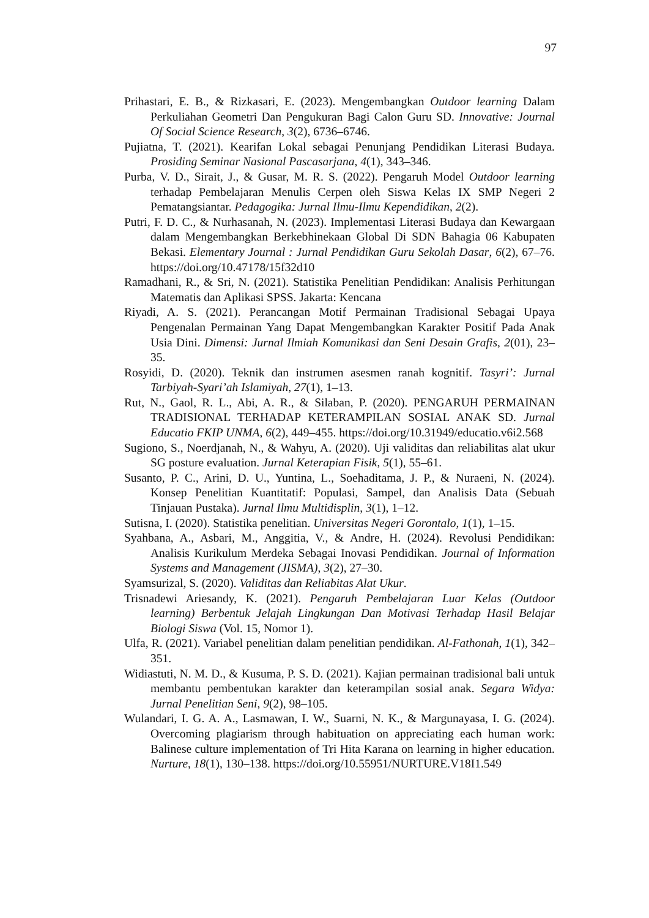97
Prihastari, E. B., & Rizkasari, E. (2023). Mengembangkan Outdoor learning Dalam Perkuliahan Geometri Dan Pengukuran Bagi Calon Guru SD. Innovative: Journal Of Social Science Research, 3(2), 6736–6746.
Pujiatna, T. (2021). Kearifan Lokal sebagai Penunjang Pendidikan Literasi Budaya. Prosiding Seminar Nasional Pascasarjana, 4(1), 343–346.
Purba, V. D., Sirait, J., & Gusar, M. R. S. (2022). Pengaruh Model Outdoor learning terhadap Pembelajaran Menulis Cerpen oleh Siswa Kelas IX SMP Negeri 2 Pematangsiantar. Pedagogika: Jurnal Ilmu-Ilmu Kependidikan, 2(2).
Putri, F. D. C., & Nurhasanah, N. (2023). Implementasi Literasi Budaya dan Kewargaan dalam Mengembangkan Berkebhinekaan Global Di SDN Bahagia 06 Kabupaten Bekasi. Elementary Journal : Jurnal Pendidikan Guru Sekolah Dasar, 6(2), 67–76. https://doi.org/10.47178/15f32d10
Ramadhani, R., & Sri, N. (2021). Statistika Penelitian Pendidikan: Analisis Perhitungan Matematis dan Aplikasi SPSS. Jakarta: Kencana
Riyadi, A. S. (2021). Perancangan Motif Permainan Tradisional Sebagai Upaya Pengenalan Permainan Yang Dapat Mengembangkan Karakter Positif Pada Anak Usia Dini. Dimensi: Jurnal Ilmiah Komunikasi dan Seni Desain Grafis, 2(01), 23–35.
Rosyidi, D. (2020). Teknik dan instrumen asesmen ranah kognitif. Tasyri’: Jurnal Tarbiyah-Syari’ah Islamiyah, 27(1), 1–13.
Rut, N., Gaol, R. L., Abi, A. R., & Silaban, P. (2020). PENGARUH PERMAINAN TRADISIONAL TERHADAP KETERAMPILAN SOSIAL ANAK SD. Jurnal Educatio FKIP UNMA, 6(2), 449–455. https://doi.org/10.31949/educatio.v6i2.568
Sugiono, S., Noerdjanah, N., & Wahyu, A. (2020). Uji validitas dan reliabilitas alat ukur SG posture evaluation. Jurnal Keterapian Fisik, 5(1), 55–61.
Susanto, P. C., Arini, D. U., Yuntina, L., Soehaditama, J. P., & Nuraeni, N. (2024). Konsep Penelitian Kuantitatif: Populasi, Sampel, dan Analisis Data (Sebuah Tinjauan Pustaka). Jurnal Ilmu Multidisplin, 3(1), 1–12.
Sutisna, I. (2020). Statistika penelitian. Universitas Negeri Gorontalo, 1(1), 1–15.
Syahbana, A., Asbari, M., Anggitia, V., & Andre, H. (2024). Revolusi Pendidikan: Analisis Kurikulum Merdeka Sebagai Inovasi Pendidikan. Journal of Information Systems and Management (JISMA), 3(2), 27–30.
Syamsurizal, S. (2020). Validitas dan Reliabitas Alat Ukur.
Trisnadewi Ariesandy, K. (2021). Pengaruh Pembelajaran Luar Kelas (Outdoor learning) Berbentuk Jelajah Lingkungan Dan Motivasi Terhadap Hasil Belajar Biologi Siswa (Vol. 15, Nomor 1).
Ulfa, R. (2021). Variabel penelitian dalam penelitian pendidikan. Al-Fathonah, 1(1), 342–351.
Widiastuti, N. M. D., & Kusuma, P. S. D. (2021). Kajian permainan tradisional bali untuk membantu pembentukan karakter dan keterampilan sosial anak. Segara Widya: Jurnal Penelitian Seni, 9(2), 98–105.
Wulandari, I. G. A. A., Lasmawan, I. W., Suarni, N. K., & Margunayasa, I. G. (2024). Overcoming plagiarism through habituation on appreciating each human work: Balinese culture implementation of Tri Hita Karana on learning in higher education. Nurture, 18(1), 130–138. https://doi.org/10.55951/NURTURE.V18I1.549